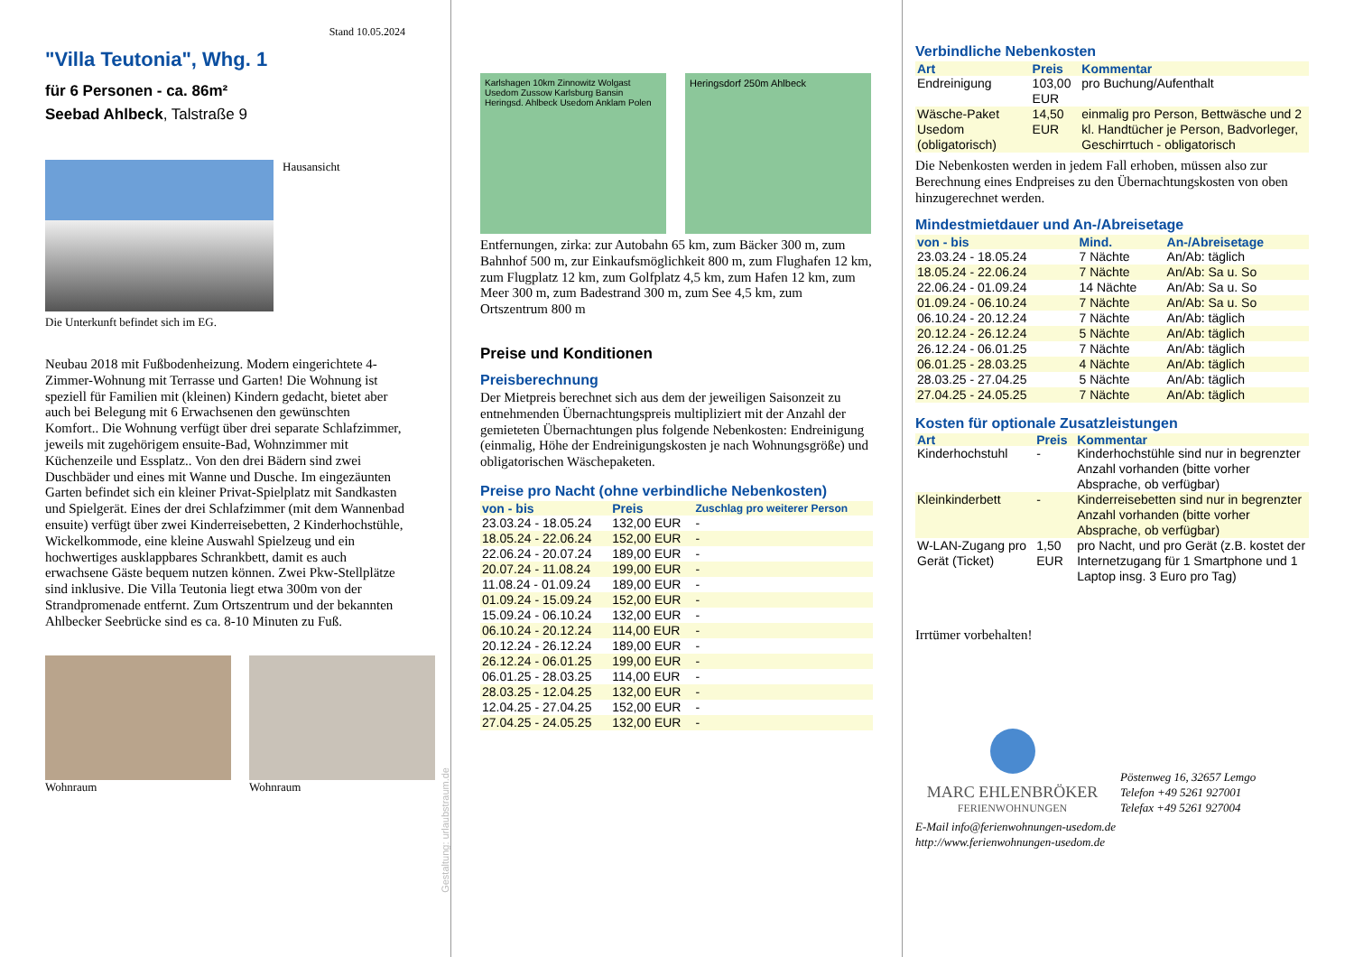Stand 10.05.2024
"Villa Teutonia", Whg. 1
für 6 Personen - ca. 86m²
Seebad Ahlbeck, Talstraße 9
Hausansicht
Die Unterkunft befindet sich im EG.
Neubau 2018 mit Fußbodenheizung. Modern eingerichtete 4-Zimmer-Wohnung mit Terrasse und Garten! Die Wohnung ist speziell für Familien mit (kleinen) Kindern gedacht, bietet aber auch bei Belegung mit 6 Erwachsenen den gewünschten Komfort.. Die Wohnung verfügt über drei separate Schlafzimmer, jeweils mit zugehörigem ensuite-Bad, Wohnzimmer mit Küchenzeile und Essplatz.. Von den drei Bädern sind zwei Duschbäder und eines mit Wanne und Dusche. Im eingezäunten Garten befindet sich ein kleiner Privat-Spielplatz mit Sandkasten und Spielgerät. Eines der drei Schlafzimmer (mit dem Wannenbad ensuite) verfügt über zwei Kinderreisebetten, 2 Kinderhochstühle, Wickelkommode, eine kleine Auswahl Spielzeug und ein hochwertiges ausklappbares Schrankbett, damit es auch erwachsene Gäste bequem nutzen können. Zwei Pkw-Stellplätze sind inklusive. Die Villa Teutonia liegt etwa 300m von der Strandpromenade entfernt. Zum Ortszentrum und der bekannten Ahlbecker Seebrücke sind es ca. 8-10 Minuten zu Fuß.
Wohnraum Wohnraum
Gestaltung: urlaubstraum.de
Karlshagen 10km Zinnowitz Wolgast Usedom Zussow Karlsburg Bansin Heringsd. Ahlbeck Usedom Anklam Polen
Heringsdorf 250m Ahlbeck
Entfernungen, zirka: zur Autobahn 65 km, zum Bäcker 300 m, zum Bahnhof 500 m, zur Einkaufsmöglichkeit 800 m, zum Flughafen 12 km, zum Flugplatz 12 km, zum Golfplatz 4,5 km, zum Hafen 12 km, zum Meer 300 m, zum Badestrand 300 m, zum See 4,5 km, zum Ortszentrum 800 m
Preise und Konditionen
Preisberechnung
Der Mietpreis berechnet sich aus dem der jeweiligen Saisonzeit zu entnehmenden Übernachtungspreis multipliziert mit der Anzahl der gemieteten Übernachtungen plus folgende Nebenkosten: Endreinigung (einmalig, Höhe der Endreinigungskosten je nach Wohnungsgröße) und obligatorischen Wäschepaketen.
Preise pro Nacht (ohne verbindliche Nebenkosten)
| von - bis | Preis | Zuschlag pro weiterer Person |
| --- | --- | --- |
| 23.03.24 - 18.05.24 | 132,00 EUR | - |
| 18.05.24 - 22.06.24 | 152,00 EUR | - |
| 22.06.24 - 20.07.24 | 189,00 EUR | - |
| 20.07.24 - 11.08.24 | 199,00 EUR | - |
| 11.08.24 - 01.09.24 | 189,00 EUR | - |
| 01.09.24 - 15.09.24 | 152,00 EUR | - |
| 15.09.24 - 06.10.24 | 132,00 EUR | - |
| 06.10.24 - 20.12.24 | 114,00 EUR | - |
| 20.12.24 - 26.12.24 | 189,00 EUR | - |
| 26.12.24 - 06.01.25 | 199,00 EUR | - |
| 06.01.25 - 28.03.25 | 114,00 EUR | - |
| 28.03.25 - 12.04.25 | 132,00 EUR | - |
| 12.04.25 - 27.04.25 | 152,00 EUR | - |
| 27.04.25 - 24.05.25 | 132,00 EUR | - |
Verbindliche Nebenkosten
| Art | Preis | Kommentar |
| --- | --- | --- |
| Endreinigung | 103,00 EUR | pro Buchung/Aufenthalt |
| Wäsche-Paket Usedom (obligatorisch) | 14,50 EUR | einmalig pro Person, Bettwäsche und 2 kl. Handtücher je Person, Badvorleger, Geschirrtuch - obligatorisch |
Die Nebenkosten werden in jedem Fall erhoben, müssen also zur Berechnung eines Endpreises zu den Übernachtungskosten von oben hinzugerechnet werden.
Mindestmietdauer und An-/Abreisetage
| von - bis | Mind. | An-/Abreisetage |
| --- | --- | --- |
| 23.03.24 - 18.05.24 | 7 Nächte | An/Ab: täglich |
| 18.05.24 - 22.06.24 | 7 Nächte | An/Ab: Sa u. So |
| 22.06.24 - 01.09.24 | 14 Nächte | An/Ab: Sa u. So |
| 01.09.24 - 06.10.24 | 7 Nächte | An/Ab: Sa u. So |
| 06.10.24 - 20.12.24 | 7 Nächte | An/Ab: täglich |
| 20.12.24 - 26.12.24 | 5 Nächte | An/Ab: täglich |
| 26.12.24 - 06.01.25 | 7 Nächte | An/Ab: täglich |
| 06.01.25 - 28.03.25 | 4 Nächte | An/Ab: täglich |
| 28.03.25 - 27.04.25 | 5 Nächte | An/Ab: täglich |
| 27.04.25 - 24.05.25 | 7 Nächte | An/Ab: täglich |
Kosten für optionale Zusatzleistungen
| Art | Preis | Kommentar |
| --- | --- | --- |
| Kinderhochstuhl | - | Kinderhochstühle sind nur in begrenzter Anzahl vorhanden (bitte vorher Absprache, ob verfügbar) |
| Kleinkinderbett | - | Kinderreisebetten sind nur in begrenzter Anzahl vorhanden (bitte vorher Absprache, ob verfügbar) |
| W-LAN-Zugang pro Gerät (Ticket) | 1,50 EUR | pro Nacht, und pro Gerät (z.B. kostet der Internetzugang für 1 Smartphone und 1 Laptop insg. 3 Euro pro Tag) |
Irrtümer vorbehalten!
MARC EHLENBRÖKER
FERIENWOHNUNGEN
Pöstenweg 16, 32657 Lemgo
Telefon +49 5261 927001
Telefax +49 5261 927004
E-Mail info@ferienwohnungen-usedom.de
http://www.ferienwohnungen-usedom.de